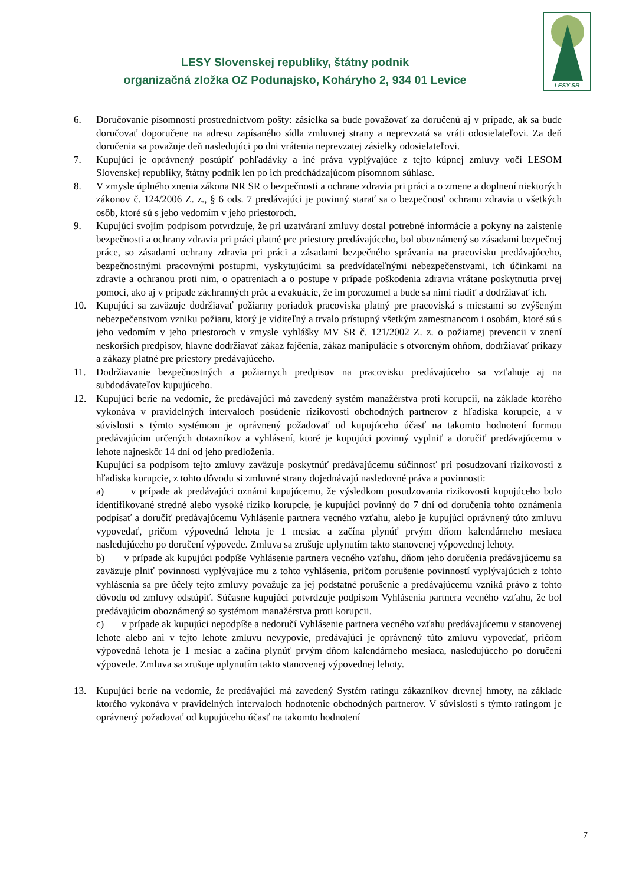LESY Slovenskej republiky, štátny podnik
organizačná zložka OZ Podunajsko, Koháryho 2, 934 01 Levice
LESY SR
6. Doručovanie písomností prostredníctvom pošty: zásielka sa bude považovať za doručenú aj v prípade, ak sa bude doručovať doporučene na adresu zapísaného sídla zmluvnej strany a neprevzatá sa vráti odosielateľovi. Za deň doručenia sa považuje deň nasledujúci po dni vrátenia neprevzatej zásielky odosielateľovi.
7. Kupujúci je oprávnený postúpiť pohľadávky a iné práva vyplývajúce z tejto kúpnej zmluvy voči LESOM Slovenskej republiky, štátny podnik len po ich predchádzajúcom písomnom súhlase.
8. V zmysle úplného znenia zákona NR SR o bezpečnosti a ochrane zdravia pri práci a o zmene a doplnení niektorých zákonov č. 124/2006 Z. z., § 6 ods. 7 predávajúci je povinný starať sa o bezpečnosť ochranu zdravia u všetkých osôb, ktoré sú s jeho vedomím v jeho priestoroch.
9. Kupujúci svojím podpisom potvrdzuje, že pri uzatváraní zmluvy dostal potrebné informácie a pokyny na zaistenie bezpečnosti a ochrany zdravia pri práci platné pre priestory predávajúceho, bol oboznámený so zásadami bezpečnej práce, so zásadami ochrany zdravia pri práci a zásadami bezpečného správania na pracovisku predávajúceho, bezpečnostnými pracovnými postupmi, vyskytujúcimi sa predvídateľnými nebezpečenstvami, ich účinkami na zdravie a ochranou proti nim, o opatreniach a o postupe v prípade poškodenia zdravia vrátane poskytnutia prvej pomoci, ako aj v prípade záchranných prác a evakuácie, že im porozumel a bude sa nimi riadiť a dodržiavať ich.
10. Kupujúci sa zaväzuje dodržiavať požiarny poriadok pracoviska platný pre pracoviská s miestami so zvýšeným nebezpečenstvom vzniku požiaru, ktorý je viditeľný a trvalo prístupný všetkým zamestnancom i osobám, ktoré sú s jeho vedomím v jeho priestoroch v zmysle vyhlášky MV SR č. 121/2002 Z. z. o požiarnej prevencii v znení neskorších predpisov, hlavne dodržiavať zákaz fajčenia, zákaz manipulácie s otvoreným ohňom, dodržiavať príkazy a zákazy platné pre priestory predávajúceho.
11. Dodržiavanie bezpečnostných a požiarnych predpisov na pracovisku predávajúceho sa vzťahuje aj na subdodávateľov kupujúceho.
12. Kupujúci berie na vedomie, že predávajúci má zavedený systém manažérstva proti korupcii, na základe ktorého vykonáva v pravidelných intervaloch posúdenie rizikovosti obchodných partnerov z hľadiska korupcie, a v súvislosti s týmto systémom je oprávnený požadovať od kupujúceho účasť na takomto hodnotení formou predávajúcim určených dotazníkov a vyhlásení, ktoré je kupujúci povinný vyplniť a doručiť predávajúcemu v lehote najneskôr 14 dní od jeho predloženia.
Kupujúci sa podpisom tejto zmluvy zaväzuje poskytnúť predávajúcemu súčinnosť pri posudzovaní rizikovosti z hľadiska korupcie, z tohto dôvodu si zmluvné strany dojednávajú nasledovné práva a povinnosti:
a) v prípade ak predávajúci oznámi kupujúcemu, že výsledkom posudzovania rizikovosti kupujúceho bolo identifikované stredné alebo vysoké riziko korupcie, je kupujúci povinný do 7 dní od doručenia tohto oznámenia podpísať a doručiť predávajúcemu Vyhlásenie partnera vecného vzťahu, alebo je kupujúci oprávnený túto zmluvu vypovedať, pričom výpovedná lehota je 1 mesiac a začína plynúť prvým dňom kalendárneho mesiaca nasledujúceho po doručení výpovede. Zmluva sa zrušuje uplynutím takto stanovenej výpovednej lehoty.
b) v prípade ak kupujúci podpíše Vyhlásenie partnera vecného vzťahu, dňom jeho doručenia predávajúcemu sa zaväzuje plniť povinnosti vyplývajúce mu z tohto vyhlásenia, pričom porušenie povinností vyplývajúcich z tohto vyhlásenia sa pre účely tejto zmluvy považuje za jej podstatné porušenie a predávajúcemu vzniká právo z tohto dôvodu od zmluvy odstúpiť. Súčasne kupujúci potvrdzuje podpisom Vyhlásenia partnera vecného vzťahu, že bol predávajúcim oboznámený so systémom manažérstva proti korupcii.
c) v prípade ak kupujúci nepodpíše a nedoručí Vyhlásenie partnera vecného vzťahu predávajúcemu v stanovenej lehote alebo ani v tejto lehote zmluvu nevypovie, predávajúci je oprávnený túto zmluvu vypovedať, pričom výpovedná lehota je 1 mesiac a začína plynúť prvým dňom kalendárneho mesiaca, nasledujúceho po doručení výpovede. Zmluva sa zrušuje uplynutím takto stanovenej výpovednej lehoty.
13. Kupujúci berie na vedomie, že predávajúci má zavedený Systém ratingu zákazníkov drevnej hmoty, na základe ktorého vykonáva v pravidelných intervaloch hodnotenie obchodných partnerov. V súvislosti s týmto ratingom je oprávnený požadovať od kupujúceho účasť na takomto hodnotení
7